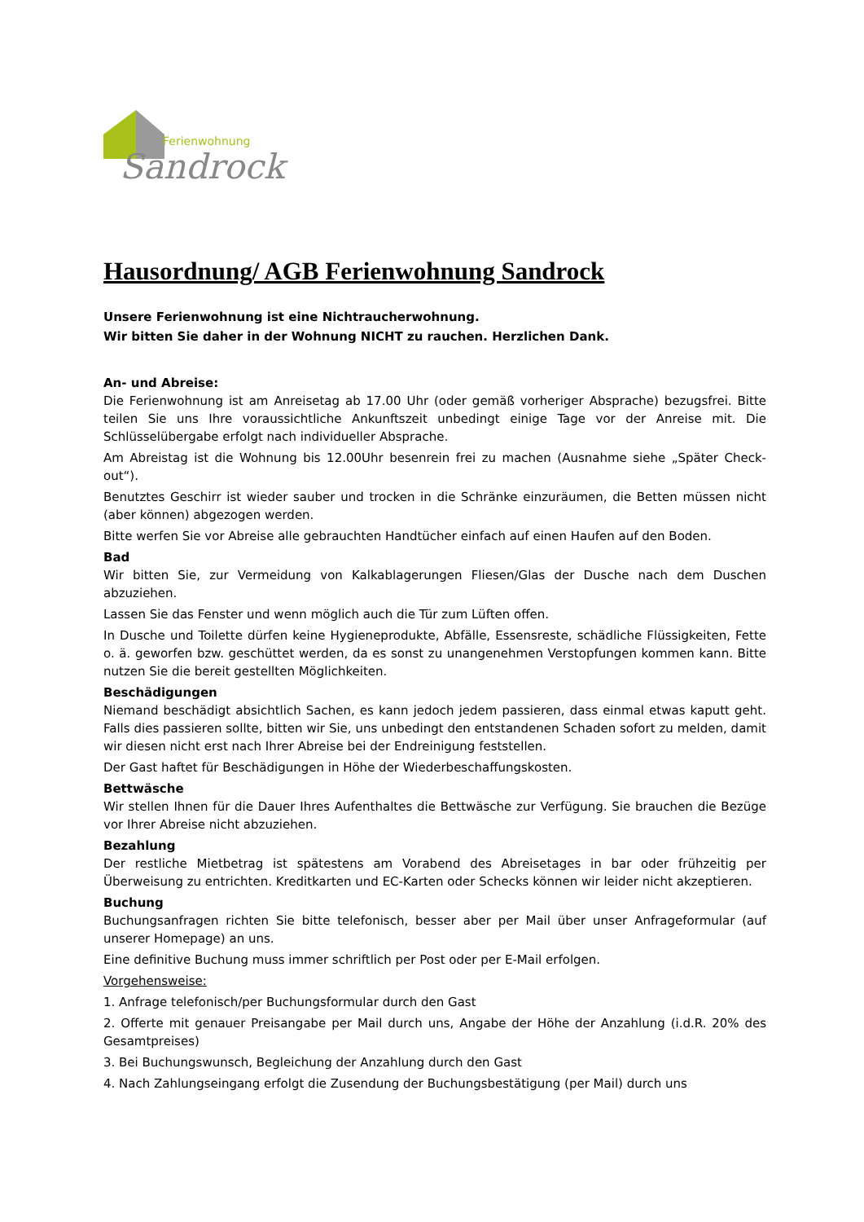Ferienwohnung
Sandrock
Hausordnung/ AGB Ferienwohnung Sandrock
Unsere Ferienwohnung ist eine Nichtraucherwohnung.
Wir bitten Sie daher in der Wohnung NICHT zu rauchen. Herzlichen Dank.
An- und Abreise:
Die Ferienwohnung ist am Anreisetag ab 17.00 Uhr (oder gemäß vorheriger Absprache) bezugsfrei. Bitte teilen Sie uns Ihre voraussichtliche Ankunftszeit unbedingt einige Tage vor der Anreise mit. Die Schlüsselübergabe erfolgt nach individueller Absprache.
Am Abreistag ist die Wohnung bis 12.00Uhr besenrein frei zu machen (Ausnahme siehe „Später Check-out“).
Benutztes Geschirr ist wieder sauber und trocken in die Schränke einzuräumen, die Betten müssen nicht (aber können) abgezogen werden.
Bitte werfen Sie vor Abreise alle gebrauchten Handtücher einfach auf einen Haufen auf den Boden.
Bad
Wir bitten Sie, zur Vermeidung von Kalkablagerungen Fliesen/Glas der Dusche nach dem Duschen abzuziehen.
Lassen Sie das Fenster und wenn möglich auch die Tür zum Lüften offen.
In Dusche und Toilette dürfen keine Hygieneprodukte, Abfälle, Essensreste, schädliche Flüssigkeiten, Fette o. ä. geworfen bzw. geschüttet werden, da es sonst zu unangenehmen Verstopfungen kommen kann. Bitte nutzen Sie die bereit gestellten Möglichkeiten.
Beschädigungen
Niemand beschädigt absichtlich Sachen, es kann jedoch jedem passieren, dass einmal etwas kaputt geht. Falls dies passieren sollte, bitten wir Sie, uns unbedingt den entstandenen Schaden sofort zu melden, damit wir diesen nicht erst nach Ihrer Abreise bei der Endreinigung feststellen.
Der Gast haftet für Beschädigungen in Höhe der Wiederbeschaffungskosten.
Bettwäsche
Wir stellen Ihnen für die Dauer Ihres Aufenthaltes die Bettwäsche zur Verfügung. Sie brauchen die Bezüge vor Ihrer Abreise nicht abzuziehen.
Bezahlung
Der restliche Mietbetrag ist spätestens am Vorabend des Abreisetages in bar oder frühzeitig per Überweisung zu entrichten. Kreditkarten und EC-Karten oder Schecks können wir leider nicht akzeptieren.
Buchung
Buchungsanfragen richten Sie bitte telefonisch, besser aber per Mail über unser Anfrageformular (auf unserer Homepage) an uns.
Eine definitive Buchung muss immer schriftlich per Post oder per E-Mail erfolgen.
Vorgehensweise:
1. Anfrage telefonisch/per Buchungsformular durch den Gast
2. Offerte mit genauer Preisangabe per Mail durch uns, Angabe der Höhe der Anzahlung (i.d.R. 20% des Gesamtpreises)
3. Bei Buchungswunsch, Begleichung der Anzahlung durch den Gast
4. Nach Zahlungseingang erfolgt die Zusendung der Buchungsbestätigung (per Mail) durch uns